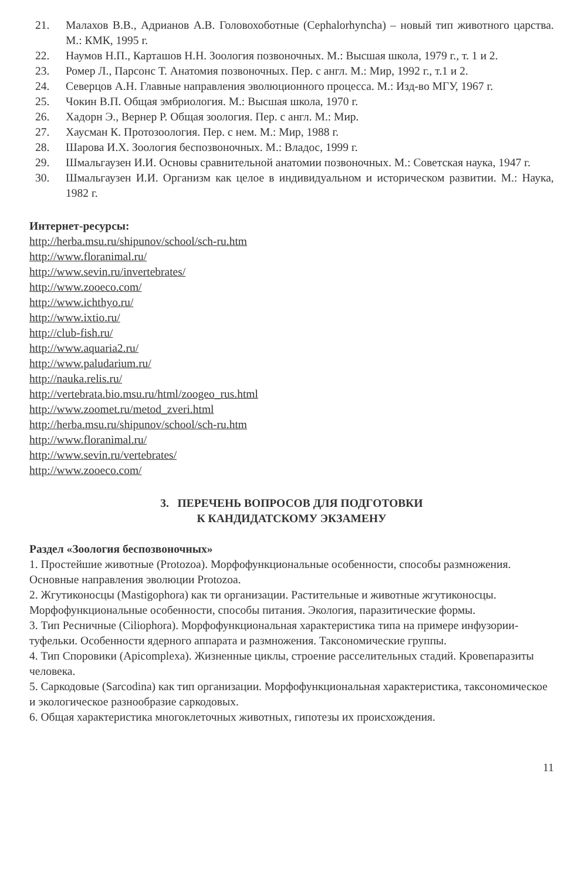21. Малахов В.В., Адрианов А.В. Головохоботные (Cephalorhyncha) – новый тип животного царства. М.: КМК, 1995 г.
22. Наумов Н.П., Карташов Н.Н. Зоология позвоночных. М.: Высшая школа, 1979 г., т. 1 и 2.
23. Ромер Л., Парсонс Т. Анатомия позвоночных. Пер. с англ. М.: Мир, 1992 г., т.1 и 2.
24. Северцов А.Н. Главные направления эволюционного процесса. М.: Изд-во МГУ, 1967 г.
25. Чокин В.П. Общая эмбриология. М.: Высшая школа, 1970 г.
26. Хадорн Э., Вернер Р. Общая зоология. Пер. с англ. М.: Мир.
27. Хаусман К. Протозоология. Пер. с нем. М.: Мир, 1988 г.
28. Шарова И.Х. Зоология беспозвоночных. М.: Владос, 1999 г.
29. Шмальгаузен И.И. Основы сравнительной анатомии позвоночных. М.: Советская наука, 1947 г.
30. Шмальгаузен И.И. Организм как целое в индивидуальном и историческом развитии. М.: Наука, 1982 г.
Интернет-ресурсы:
http://herba.msu.ru/shipunov/school/sch-ru.htm
http://www.floranimal.ru/
http://www.sevin.ru/invertebrates/
http://www.zooeco.com/
http://www.ichthyo.ru/
http://www.ixtio.ru/
http://club-fish.ru/
http://www.aquaria2.ru/
http://www.paludarium.ru/
http://nauka.relis.ru/
http://vertebrata.bio.msu.ru/html/zoogeo_rus.html
http://www.zoomet.ru/metod_zveri.html
http://herba.msu.ru/shipunov/school/sch-ru.htm
http://www.floranimal.ru/
http://www.sevin.ru/vertebrates/
http://www.zooeco.com/
3. ПЕРЕЧЕНЬ ВОПРОСОВ ДЛЯ ПОДГОТОВКИ
К КАНДИДАТСКОМУ ЭКЗАМЕНУ
Раздел «Зоология беспозвоночных»
1. Простейшие животные (Protozoa). Морфофункциональные особенности, способы размножения. Основные направления эволюции Protozoa.
2. Жгутиконосцы (Mastigophora) как ти организации. Растительные и животные жгутиконосцы. Морфофункциональные особенности, способы питания. Экология, паразитические формы.
3. Тип Ресничные (Ciliophora). Морфофункциональная характеристика типа на примере инфузории-туфельки. Особенности ядерного аппарата и размножения. Таксономические группы.
4. Тип Споровики (Apicomplexa). Жизненные циклы, строение расселительных стадий. Кровепаразиты человека.
5. Саркодовые (Sarcodina) как тип организации. Морфофункциональная характеристика, таксономическое и экологическое разнообразие саркодовых.
6. Общая характеристика многоклеточных животных, гипотезы их происхождения.
11